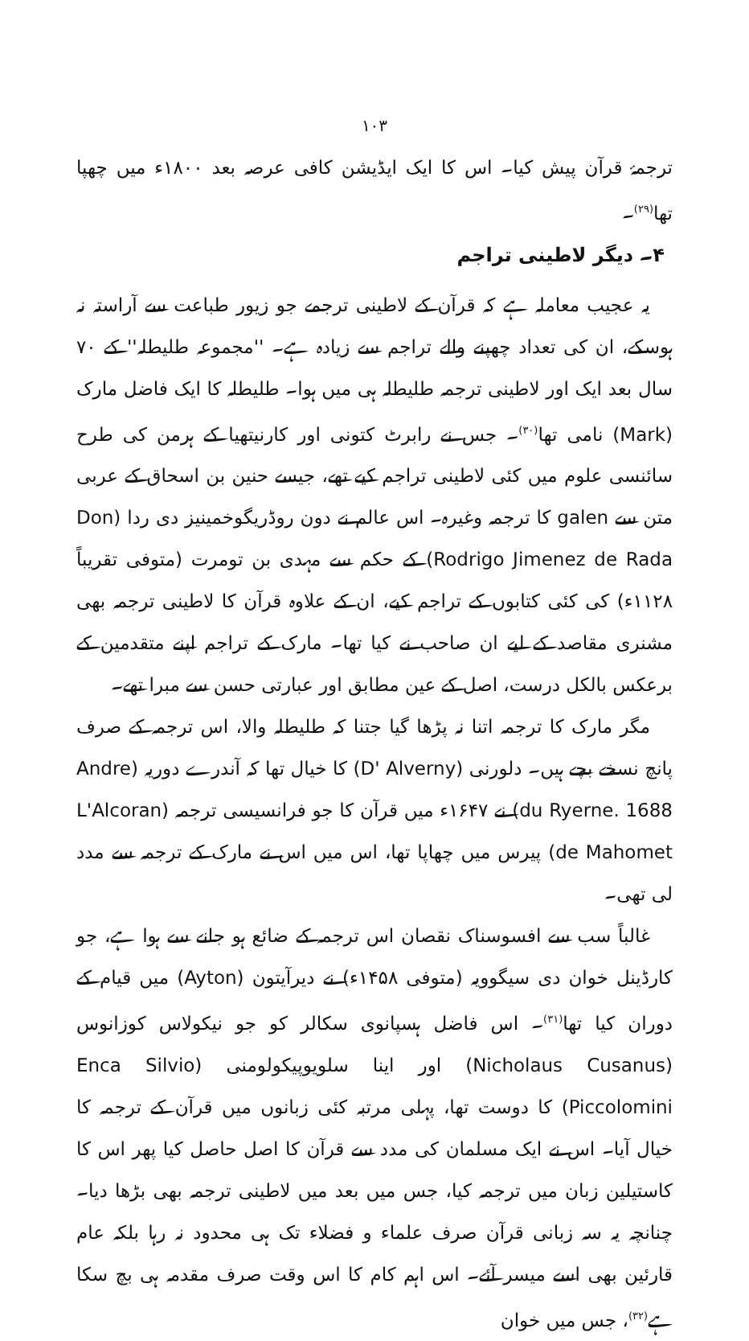۱۰۳
ترجمۂ قرآن پیش کیا۔ اس کا ایک ایڈیشن کافی عرصہ بعد ۱۸۰۰ء میں چھپا تھا<sup>(۲۹)</sup>۔
۴۔ دیگر لاطینی تراجم
یہ عجیب معاملہ ہے کہ قرآن کے لاطینی ترجمے جو زیور طباعت سے آراستہ نہ ہوسکے، ان کی تعداد چھپنے والے تراجم سے زیادہ ہے۔ ''مجموعہ طلیطلہ'' کے ۷۰ سال بعد ایک اور لاطینی ترجمہ طلیطلہ ہی میں ہوا۔ طلیطلہ کا ایک فاضل مارک (Mark) نامی تھا<sup>(۳۰)</sup>۔ جس نے رابرٹ کتونی اور کارنیتھیا کے ہرمن کی طرح سائنسی علوم میں کئی لاطینی تراجم کیے تھے، جیسے حنین بن اسحاق کے عربی متن سے galen کا ترجمہ وغیرہ۔ اس عالم نے دون روڈریگوخمینیز دی ردا (Don Rodrigo Jimenez de Rada) کے حکم سے مہدی بن تومرت (متوفی تقریباً ۱۱۲۸ء) کی کئی کتابوں کے تراجم کیے، ان کے علاوہ قرآن کا لاطینی ترجمہ بھی مشنری مقاصد کے لیے ان صاحب نے کیا تھا۔ مارک کے تراجم اپنے متقدمین کے برعکس بالکل درست، اصل کے عین مطابق اور عبارتی حسن سے مبرا تھے۔
مگر مارک کا ترجمہ اتنا نہ پڑھا گیا جتنا کہ طلیطلہ والا، اس ترجمہ کے صرف پانچ نسخے بچے ہیں۔ دلورنی (D' Alverny) کا خیال تھا کہ آندرے دوریہ (Andre du Ryerne. 1688) نے ۱۶۴۷ء میں قرآن کا جو فرانسیسی ترجمہ (L'Alcoran de Mahomet) پیرس میں چھاپا تھا، اس میں اس نے مارک کے ترجمہ سے مدد لی تھی۔
غالباً سب سے افسوسناک نقصان اس ترجمہ کے ضائع ہو جانے سے ہوا ہے، جو کارڈینل خوان دی سیگوویہ (متوفی ۱۴۵۸ء) نے دیرآیتون (Ayton) میں قیام کے دوران کیا تھا<sup>(۳۱)</sup>۔ اس فاضل ہسپانوی سکالر کو جو نیکولاس کوزانوس (Nicholaus Cusanus) اور اینا سلویوپیکولومنی (Enca Silvio Piccolomini) کا دوست تھا، پہلی مرتبہ کئی زبانوں میں قرآن کے ترجمہ کا خیال آیا۔ اس نے ایک مسلمان کی مدد سے قرآن کا اصل حاصل کیا پھر اس کا کاستیلین زبان میں ترجمہ کیا، جس میں بعد میں لاطینی ترجمہ بھی بڑھا دیا۔ چنانچہ یہ سہ زبانی قرآن صرف علماء و فضلاء تک ہی محدود نہ رہا بلکہ عام قارئین بھی اسے میسر آئے۔ اس اہم کام کا اس وقت صرف مقدمہ ہی بچ سکا ہے<sup>(۳۲)</sup>، جس میں خوان